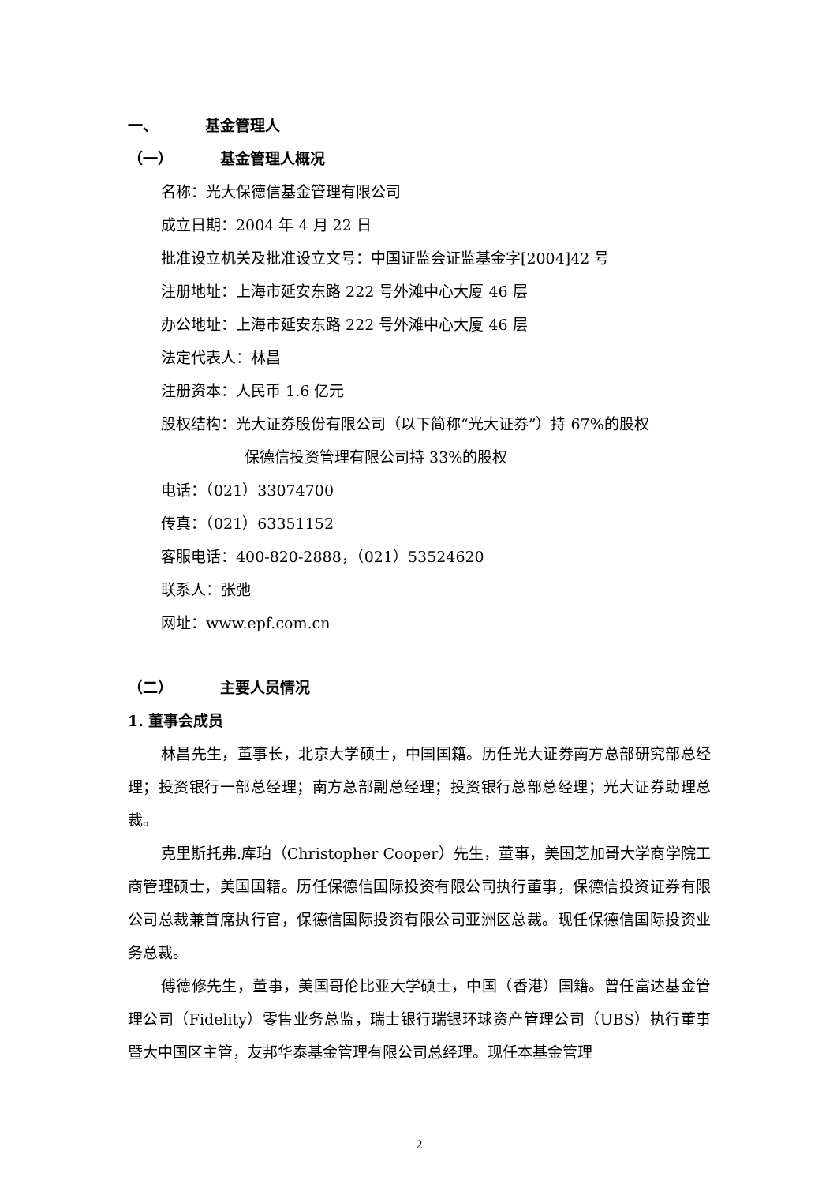一、 基金管理人
（一） 基金管理人概况
名称：光大保德信基金管理有限公司
成立日期：2004 年 4 月 22 日
批准设立机关及批准设立文号：中国证监会证监基金字[2004]42 号
注册地址：上海市延安东路 222 号外滩中心大厦 46 层
办公地址：上海市延安东路 222 号外滩中心大厦 46 层
法定代表人：林昌
注册资本：人民币 1.6 亿元
股权结构：光大证券股份有限公司（以下简称“光大证券”）持 67%的股权
保德信投资管理有限公司持 33%的股权
电话：（021）33074700
传真：（021）63351152
客服电话：400-820-2888，（021）53524620
联系人：张弛
网址：www.epf.com.cn
（二） 主要人员情况
1. 董事会成员
林昌先生，董事长，北京大学硕士，中国国籍。历任光大证券南方总部研究部总经理；投资银行一部总经理；南方总部副总经理；投资银行总部总经理；光大证券助理总裁。
克里斯托弗.库珀（Christopher Cooper）先生，董事，美国芝加哥大学商学院工商管理硕士，美国国籍。历任保德信国际投资有限公司执行董事，保德信投资证券有限公司总裁兼首席执行官，保德信国际投资有限公司亚洲区总裁。现任保德信国际投资业务总裁。
傅德修先生，董事，美国哥伦比亚大学硕士，中国（香港）国籍。曾任富达基金管理公司（Fidelity）零售业务总监，瑞士银行瑞银环球资产管理公司（UBS）执行董事暨大中国区主管，友邦华泰基金管理有限公司总经理。现任本基金管理
2